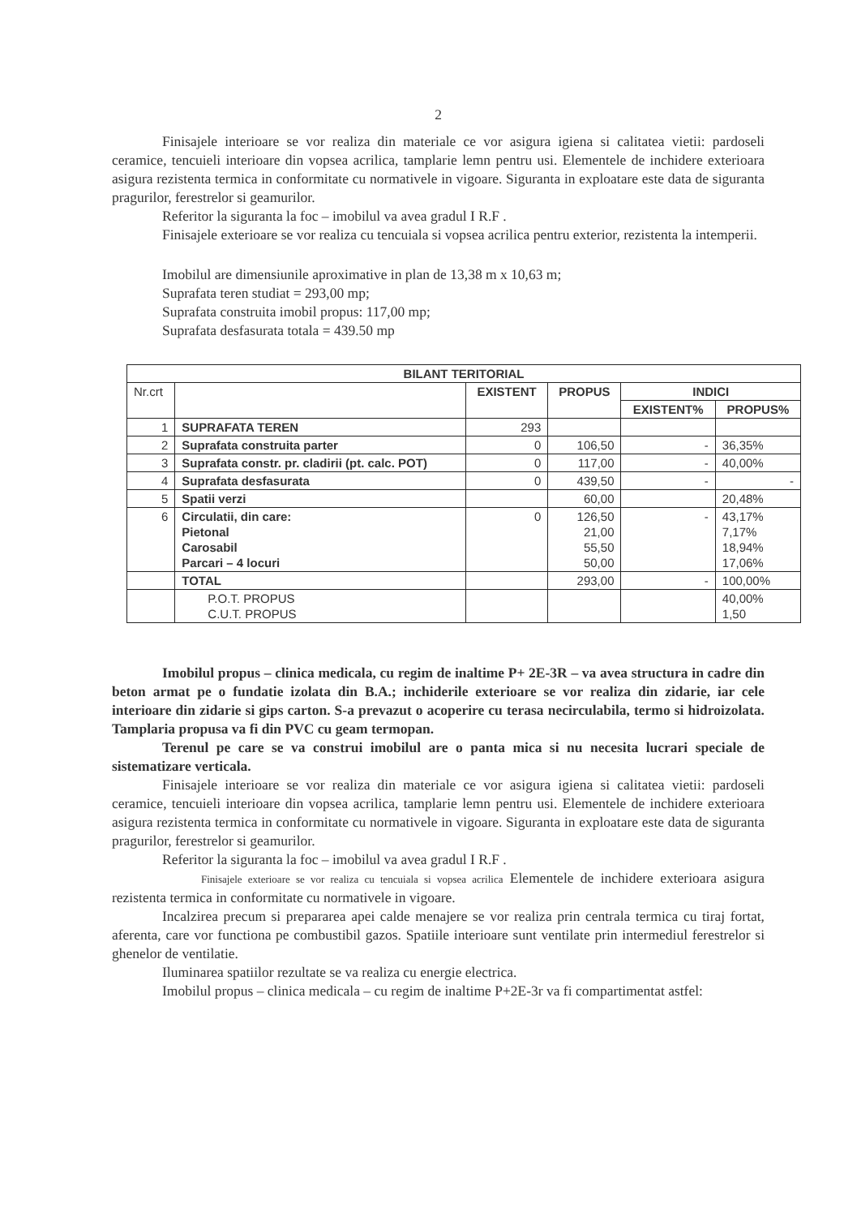2
Finisajele interioare se vor realiza din materiale ce vor asigura igiena si calitatea vietii: pardoseli ceramice, tencuieli interioare din vopsea acrilica, tamplarie lemn pentru usi. Elementele de inchidere exterioara asigura rezistenta termica in conformitate cu normativele in vigoare. Siguranta in exploatare este data de siguranta pragurilor, ferestrelor si geamurilor.
Referitor la siguranta la foc – imobilul va avea gradul I R.F .
Finisajele exterioare se vor realiza cu tencuiala si vopsea acrilica pentru exterior, rezistenta la intemperii.
Imobilul are dimensiunile aproximative in plan de 13,38 m x 10,63 m;
Suprafata teren studiat = 293,00 mp;
Suprafata construita imobil propus: 117,00 mp;
Suprafata desfasurata totala = 439.50 mp
| BILANT TERITORIAL | | | | | |
| --- | --- | --- | --- | --- | --- |
| Nr.crt | | EXISTENT | PROPUS | INDICI | |
| | | | | EXISTENT% | PROPUS% |
| 1 | SUPRAFATA TEREN | 293 | | | |
| 2 | Suprafata construita parter | 0 | 106,50 | - | 36,35% |
| 3 | Suprafata constr. pr. cladirii (pt. calc. POT) | 0 | 117,00 | - | 40,00% |
| 4 | Suprafata desfasurata | 0 | 439,50 | - | - |
| 5 | Spatii verzi | | 60,00 | | 20,48% |
| 6 | Circulatii, din care: Pietonal Carosabil Parcari – 4 locuri | 0 | 126,50 21,00 55,50 50,00 | - | 43,17% 7,17% 18,94% 17,06% |
| | TOTAL | | 293,00 | - | 100,00% |
| | P.O.T. PROPUS C.U.T. PROPUS | | | | 40,00% 1,50 |
Imobilul propus – clinica medicala, cu regim de inaltime P+ 2E-3R – va avea structura in cadre din beton armat pe o fundatie izolata din B.A.; inchiderile exterioare se vor realiza din zidarie, iar cele interioare din zidarie si gips carton. S-a prevazut o acoperire cu terasa necirculabila, termo si hidroizolata. Tamplaria propusa va fi din PVC cu geam termopan.
Terenul pe care se va construi imobilul are o panta mica si nu necesita lucrari speciale de sistematizare verticala.
Finisajele interioare se vor realiza din materiale ce vor asigura igiena si calitatea vietii: pardoseli ceramice, tencuieli interioare din vopsea acrilica, tamplarie lemn pentru usi. Elementele de inchidere exterioara asigura rezistenta termica in conformitate cu normativele in vigoare. Siguranta in exploatare este data de siguranta pragurilor, ferestrelor si geamurilor.
Referitor la siguranta la foc – imobilul va avea gradul I R.F .
Finisajele exterioare se vor realiza cu tencuiala si vopsea acrilica Elementele de inchidere exterioara asigura rezistenta termica in conformitate cu normativele in vigoare.
Incalzirea precum si prepararea apei calde menajere se vor realiza prin centrala termica cu tiraj fortat, aferenta, care vor functiona pe combustibil gazos. Spatiile interioare sunt ventilate prin intermediul ferestrelor si ghenelor de ventilatie.
Iluminarea spatiilor rezultate se va realiza cu energie electrica.
Imobilul propus – clinica medicala – cu regim de inaltime P+2E-3r va fi compartimentat astfel: